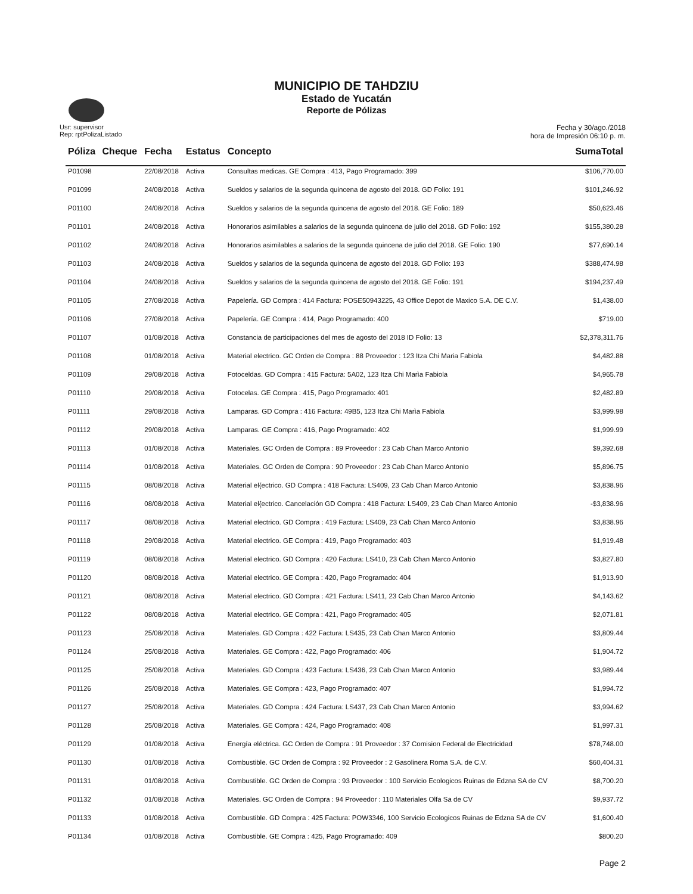MUNICIPIO DE TAHDZIU
Estado de Yucatán
Reporte de Pólizas
Usr: supervisor
Rep: rptPolizaListado
Fecha y 30/ago./2018
hora de Impresión 06:10 p. m.
| Póliza | Cheque | Fecha | Estatus | Concepto | SumaTotal |
| --- | --- | --- | --- | --- | --- |
| P01098 | | 22/08/2018 | Activa | Consultas medicas. GE Compra : 413, Pago Programado: 399 | $106,770.00 |
| P01099 | | 24/08/2018 | Activa | Sueldos y salarios de la segunda quincena de agosto del 2018. GD Folio: 191 | $101,246.92 |
| P01100 | | 24/08/2018 | Activa | Sueldos y salarios de la segunda quincena de agosto del 2018. GE Folio: 189 | $50,623.46 |
| P01101 | | 24/08/2018 | Activa | Honorarios asimilables a salarios de la segunda quincena de julio del 2018. GD Folio: 192 | $155,380.28 |
| P01102 | | 24/08/2018 | Activa | Honorarios asimilables a salarios de la segunda quincena de julio del 2018. GE Folio: 190 | $77,690.14 |
| P01103 | | 24/08/2018 | Activa | Sueldos y salarios de la segunda quincena de agosto del 2018. GD Folio: 193 | $388,474.98 |
| P01104 | | 24/08/2018 | Activa | Sueldos y salarios de la segunda quincena de agosto del 2018. GE Folio: 191 | $194,237.49 |
| P01105 | | 27/08/2018 | Activa | Papelería. GD Compra : 414 Factura: POSE50943225, 43 Office Depot de Maxico S.A. DE C.V. | $1,438.00 |
| P01106 | | 27/08/2018 | Activa | Papelería. GE Compra : 414, Pago Programado: 400 | $719.00 |
| P01107 | | 01/08/2018 | Activa | Constancia de participaciones del mes de agosto del 2018 ID Folio: 13 | $2,378,311.76 |
| P01108 | | 01/08/2018 | Activa | Material electrico. GC Orden de Compra : 88 Proveedor : 123 Itza Chi Maria Fabiola | $4,482.88 |
| P01109 | | 29/08/2018 | Activa | Fotoceldas. GD Compra : 415 Factura: 5A02, 123 Itza Chi Marìa Fabiola | $4,965.78 |
| P01110 | | 29/08/2018 | Activa | Fotocelas. GE Compra : 415, Pago Programado: 401 | $2,482.89 |
| P01111 | | 29/08/2018 | Activa | Lamparas. GD Compra : 416 Factura: 49B5, 123 Itza Chi Marìa Fabiola | $3,999.98 |
| P01112 | | 29/08/2018 | Activa | Lamparas. GE Compra : 416, Pago Programado: 402 | $1,999.99 |
| P01113 | | 01/08/2018 | Activa | Materiales. GC Orden de Compra : 89 Proveedor : 23 Cab Chan Marco Antonio | $9,392.68 |
| P01114 | | 01/08/2018 | Activa | Materiales. GC Orden de Compra : 90 Proveedor : 23 Cab Chan Marco Antonio | $5,896.75 |
| P01115 | | 08/08/2018 | Activa | Material el{ectrico. GD Compra : 418 Factura: LS409, 23 Cab Chan Marco Antonio | $3,838.96 |
| P01116 | | 08/08/2018 | Activa | Material el{ectrico. Cancelación GD Compra : 418 Factura: LS409, 23 Cab Chan Marco Antonio | -$3,838.96 |
| P01117 | | 08/08/2018 | Activa | Material electrico. GD Compra : 419 Factura: LS409, 23 Cab Chan Marco Antonio | $3,838.96 |
| P01118 | | 29/08/2018 | Activa | Material electrico. GE Compra : 419, Pago Programado: 403 | $1,919.48 |
| P01119 | | 08/08/2018 | Activa | Material electrico. GD Compra : 420 Factura: LS410, 23 Cab Chan Marco Antonio | $3,827.80 |
| P01120 | | 08/08/2018 | Activa | Material electrico. GE Compra : 420, Pago Programado: 404 | $1,913.90 |
| P01121 | | 08/08/2018 | Activa | Material electrico. GD Compra : 421 Factura: LS411, 23 Cab Chan Marco Antonio | $4,143.62 |
| P01122 | | 08/08/2018 | Activa | Material electrico. GE Compra : 421, Pago Programado: 405 | $2,071.81 |
| P01123 | | 25/08/2018 | Activa | Materiales. GD Compra : 422 Factura: LS435, 23 Cab Chan Marco Antonio | $3,809.44 |
| P01124 | | 25/08/2018 | Activa | Materiales. GE Compra : 422, Pago Programado: 406 | $1,904.72 |
| P01125 | | 25/08/2018 | Activa | Materiales. GD Compra : 423 Factura: LS436, 23 Cab Chan Marco Antonio | $3,989.44 |
| P01126 | | 25/08/2018 | Activa | Materiales. GE Compra : 423, Pago Programado: 407 | $1,994.72 |
| P01127 | | 25/08/2018 | Activa | Materiales. GD Compra : 424 Factura: LS437, 23 Cab Chan Marco Antonio | $3,994.62 |
| P01128 | | 25/08/2018 | Activa | Materiales. GE Compra : 424, Pago Programado: 408 | $1,997.31 |
| P01129 | | 01/08/2018 | Activa | Energía eléctrica. GC Orden de Compra : 91 Proveedor : 37 Comision Federal de Electricidad | $78,748.00 |
| P01130 | | 01/08/2018 | Activa | Combustible. GC Orden de Compra : 92 Proveedor : 2 Gasolinera Roma S.A. de C.V. | $60,404.31 |
| P01131 | | 01/08/2018 | Activa | Combustible. GC Orden de Compra : 93 Proveedor : 100 Servicio Ecologicos Ruinas de Edzna SA de CV | $8,700.20 |
| P01132 | | 01/08/2018 | Activa | Materiales. GC Orden de Compra : 94 Proveedor : 110 Materiales Olfa Sa de CV | $9,937.72 |
| P01133 | | 01/08/2018 | Activa | Combustible. GD Compra : 425 Factura: POW3346, 100 Servicio Ecologicos Ruinas de Edzna SA de CV | $1,600.40 |
| P01134 | | 01/08/2018 | Activa | Combustible. GE Compra : 425, Pago Programado: 409 | $800.20 |
Page 2